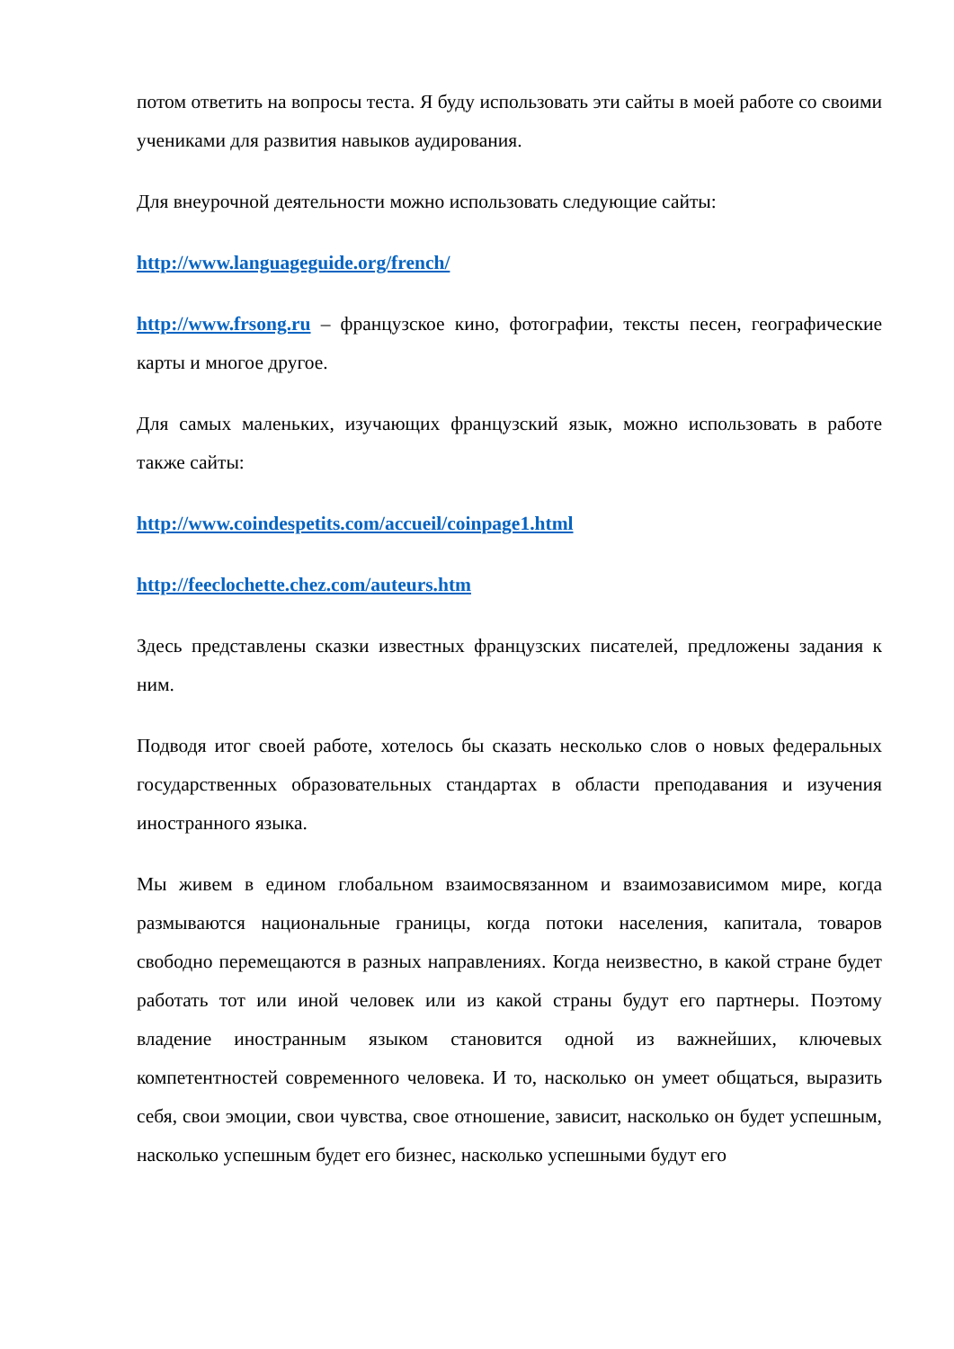потом ответить на вопросы теста. Я буду использовать эти сайты в моей работе со своими учениками для развития навыков аудирования.
Для внеурочной деятельности можно использовать следующие сайты:
http://www.languageguide.org/french/
http://www.frsong.ru – французское кино, фотографии, тексты песен, географические карты и многое другое.
Для самых маленьких, изучающих французский язык, можно использовать в работе также сайты:
http://www.coindespetits.com/accueil/coinpage1.html
http://feeclochette.chez.com/auteurs.htm
Здесь представлены сказки известных французских писателей, предложены задания к ним.
Подводя итог своей работе, хотелось бы сказать несколько слов о новых федеральных государственных образовательных стандартах в области преподавания и изучения иностранного языка.
Мы живем в едином глобальном взаимосвязанном и взаимозависимом мире, когда размываются национальные границы, когда потоки населения, капитала, товаров свободно перемещаются в разных направлениях. Когда неизвестно, в какой стране будет работать тот или иной человек или из какой страны будут его партнеры. Поэтому владение иностранным языком становится одной из важнейших, ключевых компетентностей современного человека. И то, насколько он умеет общаться, выразить себя, свои эмоции, свои чувства, свое отношение, зависит, насколько он будет успешным, насколько успешным будет его бизнес, насколько успешными будут его